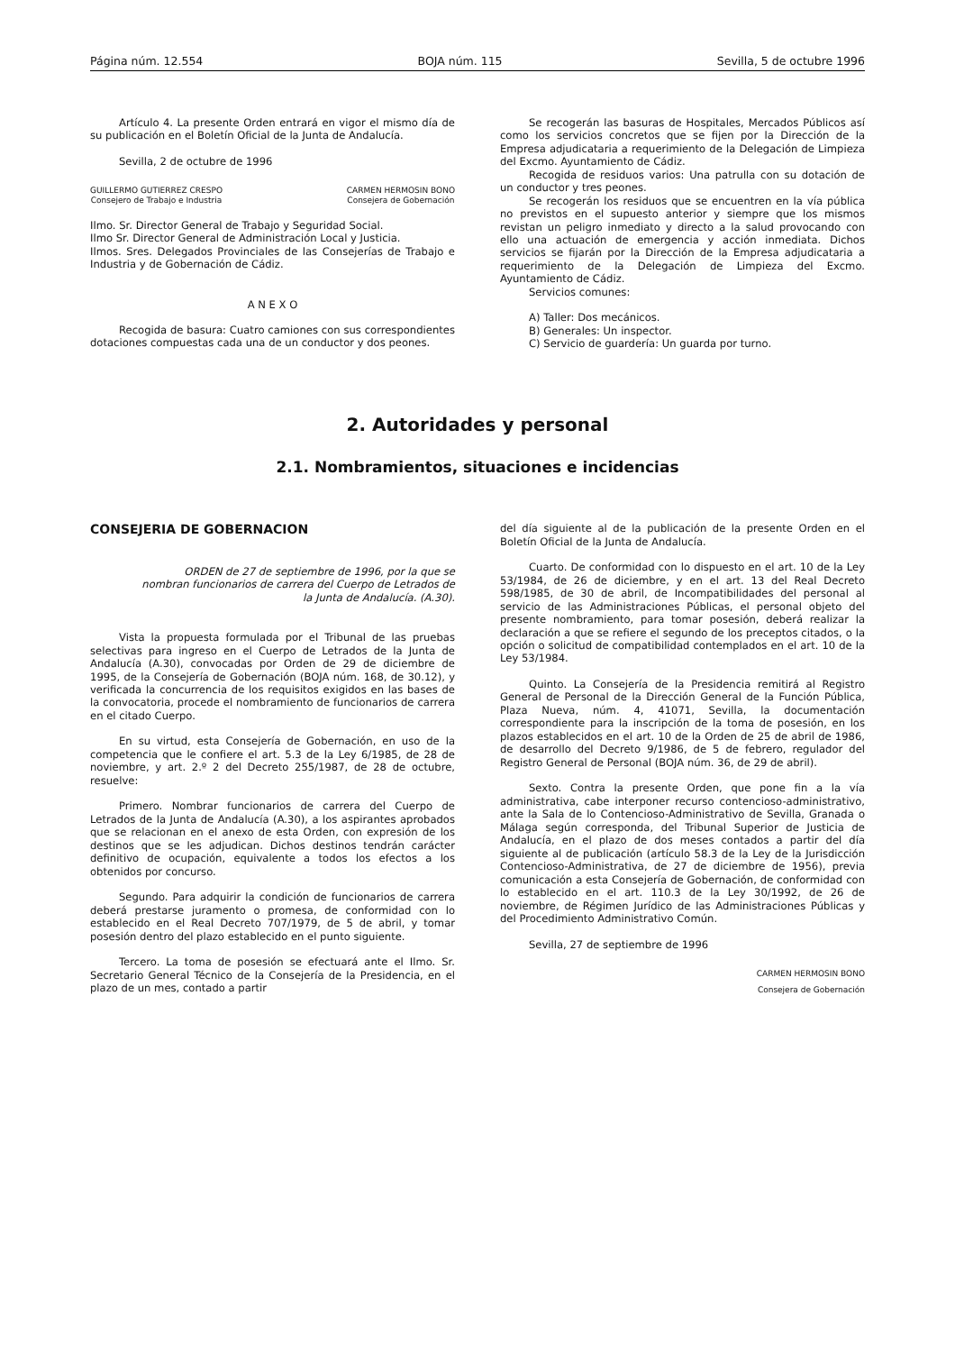Página núm. 12.554 BOJA núm. 115 Sevilla, 5 de octubre 1996
Artículo 4. La presente Orden entrará en vigor el mismo día de su publicación en el Boletín Oficial de la Junta de Andalucía.
Sevilla, 2 de octubre de 1996
GUILLERMO GUTIERREZ CRESPO
Consejero de Trabajo e Industria
CARMEN HERMOSIN BONO
Consejera de Gobernación
Ilmo. Sr. Director General de Trabajo y Seguridad Social.
Ilmo Sr. Director General de Administración Local y Justicia.
Ilmos. Sres. Delegados Provinciales de las Consejerías de Trabajo e Industria y de Gobernación de Cádiz.
A N E X O
Recogida de basura: Cuatro camiones con sus correspondientes dotaciones compuestas cada una de un conductor y dos peones.
Se recogerán las basuras de Hospitales, Mercados Públicos así como los servicios concretos que se fijen por la Dirección de la Empresa adjudicataria a requerimiento de la Delegación de Limpieza del Excmo. Ayuntamiento de Cádiz.
Recogida de residuos varios: Una patrulla con su dotación de un conductor y tres peones.
Se recogerán los residuos que se encuentren en la vía pública no previstos en el supuesto anterior y siempre que los mismos revistan un peligro inmediato y directo a la salud provocando con ello una actuación de emergencia y acción inmediata. Dichos servicios se fijarán por la Dirección de la Empresa adjudicataria a requerimiento de la Delegación de Limpieza del Excmo. Ayuntamiento de Cádiz.
Servicios comunes:
A) Taller: Dos mecánicos.
B) Generales: Un inspector.
C) Servicio de guardería: Un guarda por turno.
2. Autoridades y personal
2.1. Nombramientos, situaciones e incidencias
CONSEJERIA DE GOBERNACION
ORDEN de 27 de septiembre de 1996, por la que se nombran funcionarios de carrera del Cuerpo de Letrados de la Junta de Andalucía. (A.30).
Vista la propuesta formulada por el Tribunal de las pruebas selectivas para ingreso en el Cuerpo de Letrados de la Junta de Andalucía (A.30), convocadas por Orden de 29 de diciembre de 1995, de la Consejería de Gobernación (BOJA núm. 168, de 30.12), y verificada la concurrencia de los requisitos exigidos en las bases de la convocatoria, procede el nombramiento de funcionarios de carrera en el citado Cuerpo.
En su virtud, esta Consejería de Gobernación, en uso de la competencia que le confiere el art. 5.3 de la Ley 6/1985, de 28 de noviembre, y art. 2.º 2 del Decreto 255/1987, de 28 de octubre, resuelve:
Primero. Nombrar funcionarios de carrera del Cuerpo de Letrados de la Junta de Andalucía (A.30), a los aspirantes aprobados que se relacionan en el anexo de esta Orden, con expresión de los destinos que se les adjudican. Dichos destinos tendrán carácter definitivo de ocupación, equivalente a todos los efectos a los obtenidos por concurso.
Segundo. Para adquirir la condición de funcionarios de carrera deberá prestarse juramento o promesa, de conformidad con lo establecido en el Real Decreto 707/1979, de 5 de abril, y tomar posesión dentro del plazo establecido en el punto siguiente.
Tercero. La toma de posesión se efectuará ante el Ilmo. Sr. Secretario General Técnico de la Consejería de la Presidencia, en el plazo de un mes, contado a partir
del día siguiente al de la publicación de la presente Orden en el Boletín Oficial de la Junta de Andalucía.
Cuarto. De conformidad con lo dispuesto en el art. 10 de la Ley 53/1984, de 26 de diciembre, y en el art. 13 del Real Decreto 598/1985, de 30 de abril, de Incompatibilidades del personal al servicio de las Administraciones Públicas, el personal objeto del presente nombramiento, para tomar posesión, deberá realizar la declaración a que se refiere el segundo de los preceptos citados, o la opción o solicitud de compatibilidad contemplados en el art. 10 de la Ley 53/1984.
Quinto. La Consejería de la Presidencia remitirá al Registro General de Personal de la Dirección General de la Función Pública, Plaza Nueva, núm. 4, 41071, Sevilla, la documentación correspondiente para la inscripción de la toma de posesión, en los plazos establecidos en el art. 10 de la Orden de 25 de abril de 1986, de desarrollo del Decreto 9/1986, de 5 de febrero, regulador del Registro General de Personal (BOJA núm. 36, de 29 de abril).
Sexto. Contra la presente Orden, que pone fin a la vía administrativa, cabe interponer recurso contencioso-administrativo, ante la Sala de lo Contencioso-Administrativo de Sevilla, Granada o Málaga según corresponda, del Tribunal Superior de Justicia de Andalucía, en el plazo de dos meses contados a partir del día siguiente al de publicación (artículo 58.3 de la Ley de la Jurisdicción Contencioso-Administrativa, de 27 de diciembre de 1956), previa comunicación a esta Consejería de Gobernación, de conformidad con lo establecido en el art. 110.3 de la Ley 30/1992, de 26 de noviembre, de Régimen Jurídico de las Administraciones Públicas y del Procedimiento Administrativo Común.
Sevilla, 27 de septiembre de 1996
CARMEN HERMOSIN BONO
Consejera de Gobernación